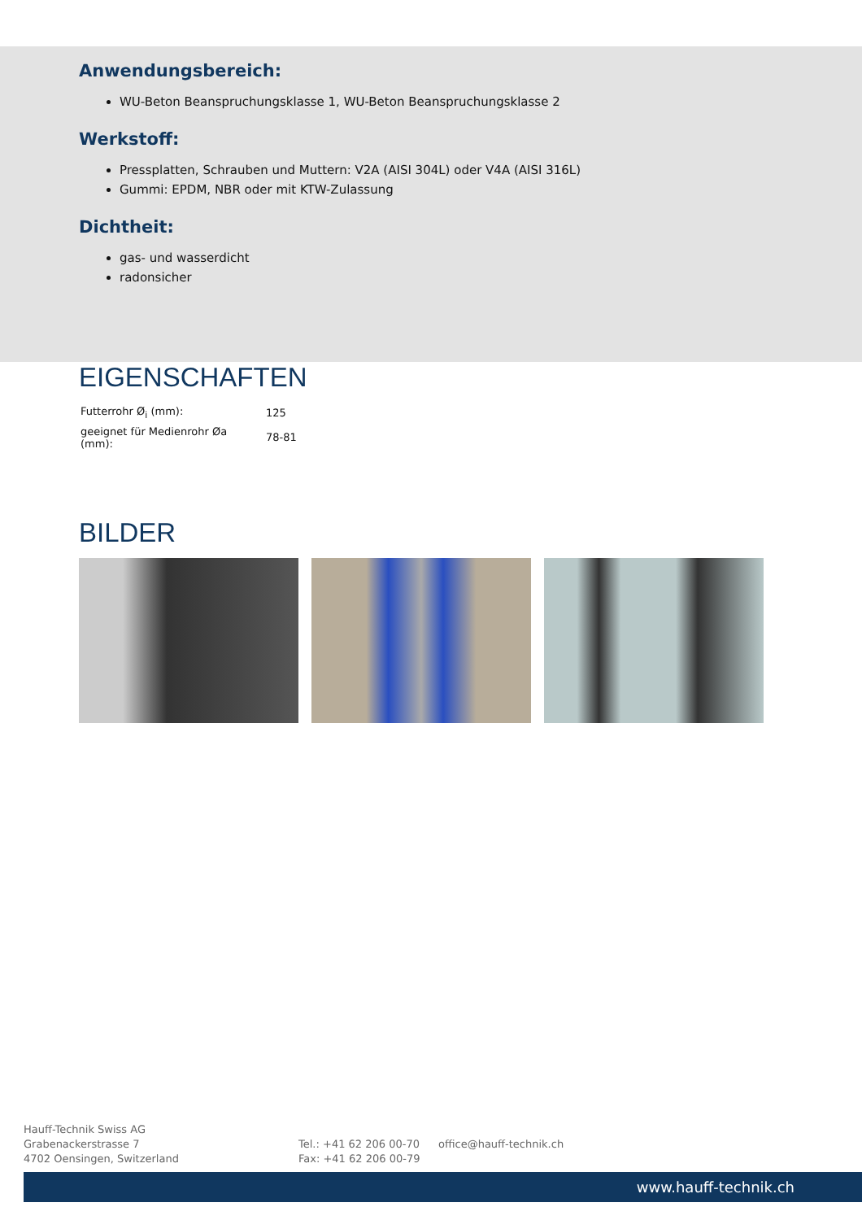Anwendungsbereich:
WU-Beton Beanspruchungsklasse 1, WU-Beton Beanspruchungsklasse 2
Werkstoff:
Pressplatten, Schrauben und Muttern: V2A (AISI 304L) oder V4A (AISI 316L)
Gummi: EPDM, NBR oder mit KTW-Zulassung
Dichtheit:
gas- und wasserdicht
radonsicher
EIGENSCHAFTEN
| Futterrohr Ø<sub>i</sub> (mm): | 125 |
| geeignet für Medienrohr Øa (mm): | 78-81 |
BILDER
Hauff-Technik Swiss AG
Grabenackerstrasse 7
4702 Oensingen, Switzerland
Tel.: +41 62 206 00-70
Fax: +41 62 206 00-79
office@hauff-technik.ch
www.hauff-technik.ch